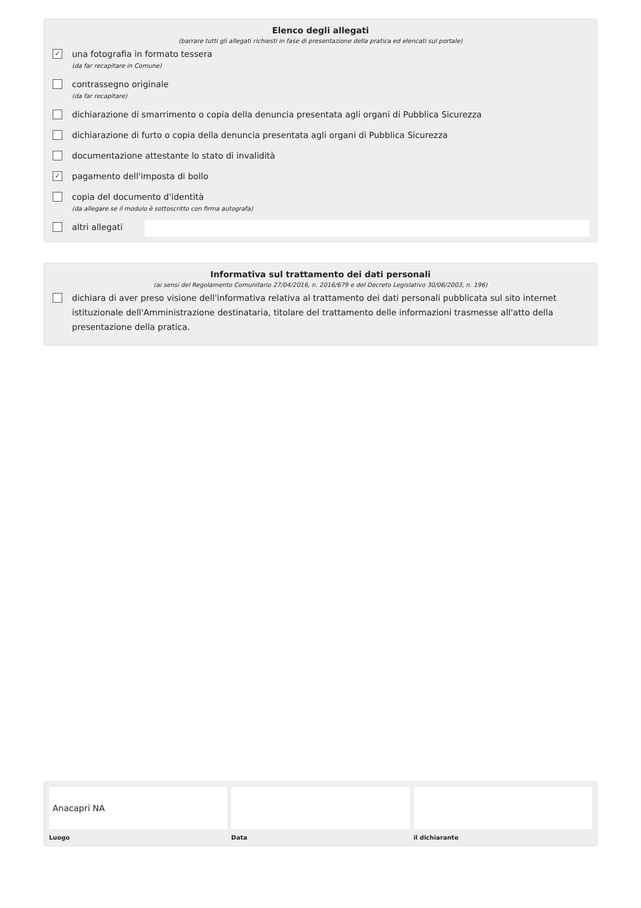Elenco degli allegati
(barrare tutti gli allegati richiesti in fase di presentazione della pratica ed elencati sul portale)
✓
una fotografia in formato tessera
(da far recapitare in Comune)
contrassegno originale
(da far recapitare)
dichiarazione di smarrimento o copia della denuncia presentata agli organi di Pubblica Sicurezza
dichiarazione di furto o copia della denuncia presentata agli organi di Pubblica Sicurezza
documentazione attestante lo stato di invalidità
✓
pagamento dell'imposta di bollo
copia del documento d'identità
(da allegare se il modulo è sottoscritto con firma autografa)
altri allegati
Informativa sul trattamento dei dati personali
(ai sensi del Regolamento Comunitario 27/04/2016, n. 2016/679 e del Decreto Legislativo 30/06/2003, n. 196)
dichiara di aver preso visione dell'informativa relativa al trattamento dei dati personali pubblicata sul sito internet istituzionale dell'Amministrazione destinataria, titolare del trattamento delle informazioni trasmesse all'atto della presentazione della pratica.
Anacapri NA
Luogo
Data il dichiarante